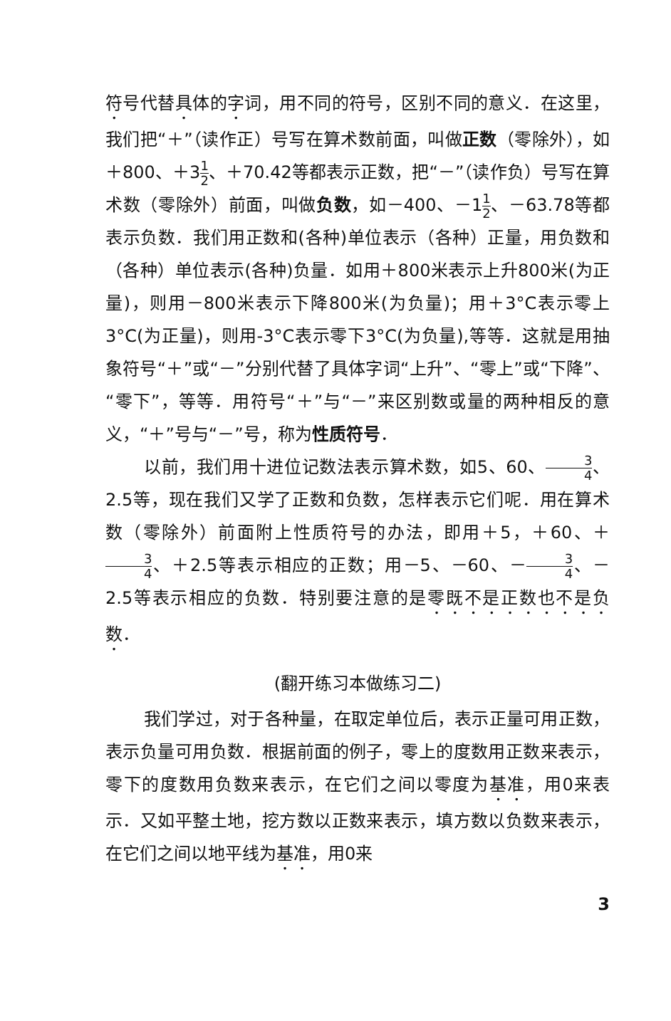符号代替具体的字词，用不同的符号，区别不同的意义．在这里，我们把“＋”（读作正）号写在算术数前面，叫做正数（零除外），如＋800、＋31 2、＋70.42等都表示正数，把“－”（读作负）号写在算术数（零除外）前面，叫做负数，如－400、－11 2、－63.78等都表示负数．我们用正数和(各种)单位表示（各种）正量，用负数和（各种）单位表示(各种)负量．如用＋800米表示上升800米(为正量)，则用－800米表示下降800米(为负量)；用＋3°C表示零上3°C(为正量)，则用-3°C表示零下3°C(为负量),等等．这就是用抽象符号“＋”或“－”分别代替了具体字词“上升”、“零上”或“下降”、“零下”，等等．用符号“＋”与“－”来区别数或量的两种相反的意义，“＋”号与“－”号，称为性质符号．
以前，我们用十进位记数法表示算术数，如5、60、3 4、2.5等，现在我们又学了正数和负数，怎样表示它们呢．用在算术数（零除外）前面附上性质符号的办法，即用＋5，＋60、＋3 4、＋2.5等表示相应的正数；用－5、－60、－3 4、－2.5等表示相应的负数．特别要注意的是零既不是正数也不是负数．
(翻开练习本做练习二)
我们学过，对于各种量，在取定单位后，表示正量可用正数，表示负量可用负数．根据前面的例子，零上的度数用正数来表示，零下的度数用负数来表示，在它们之间以零度为基准，用0来表示．又如平整土地，挖方数以正数来表示，填方数以负数来表示，在它们之间以地平线为基准，用0来
3